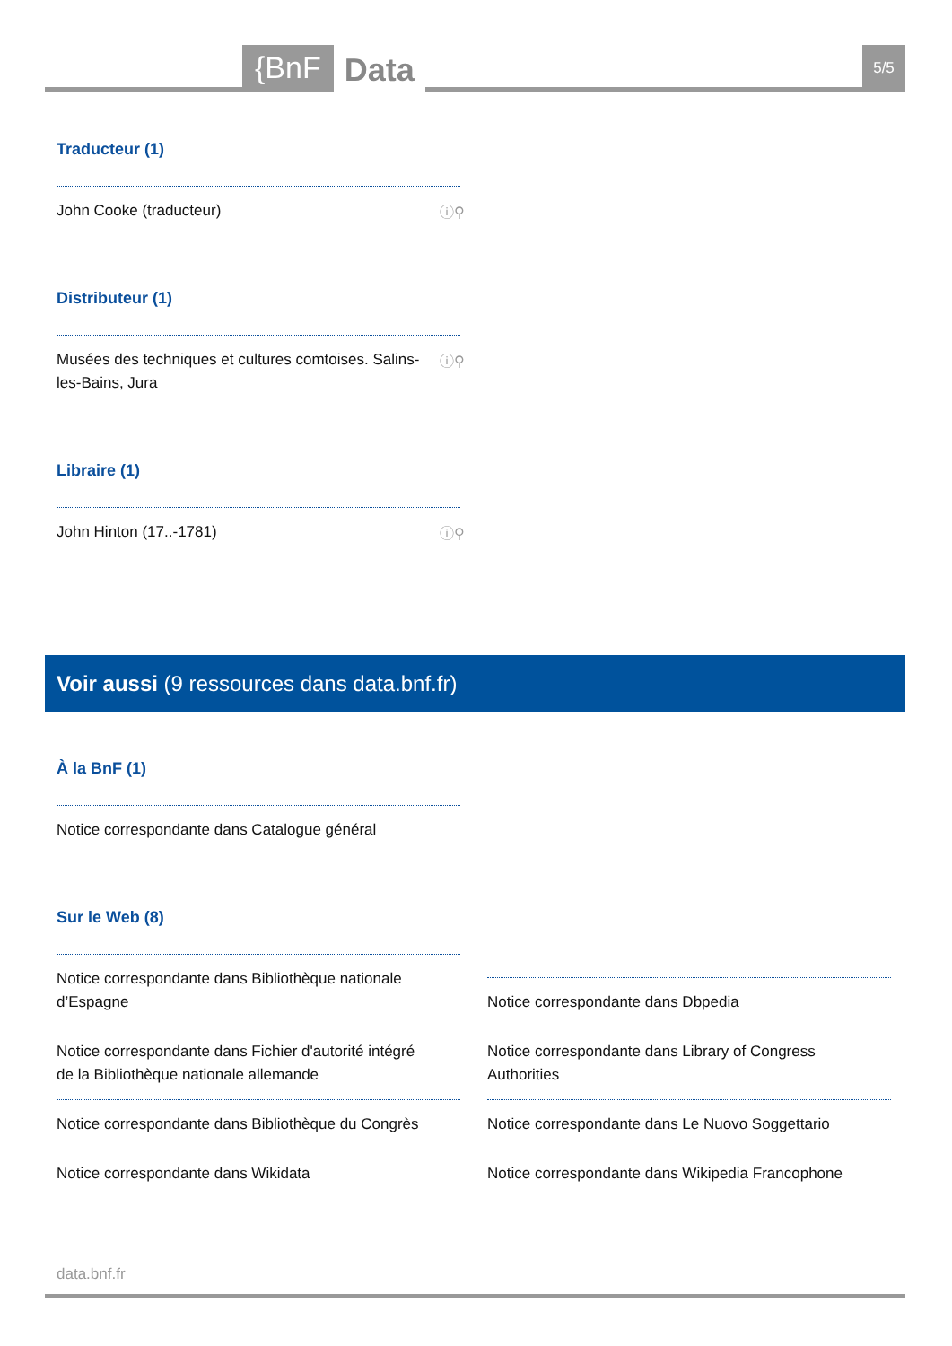{BnF
Data
5/5
Traducteur (1)
John Cooke (traducteur) ⓘ⚲
Distributeur (1)
Musées des techniques et cultures comtoises. Salins-les-Bains, Jura ⓘ⚲
Libraire (1)
John Hinton (17..-1781) ⓘ⚲
Voir aussi (9 ressources dans data.bnf.fr)
À la BnF (1)
Notice correspondante dans Catalogue général
Sur le Web (8)
Notice correspondante dans Bibliothèque nationale d’Espagne
Notice correspondante dans Fichier d'autorité intégré de la Bibliothèque nationale allemande
Notice correspondante dans Bibliothèque du Congrès
Notice correspondante dans Wikidata
Notice correspondante dans Dbpedia
Notice correspondante dans Library of Congress Authorities
Notice correspondante dans Le Nuovo Soggettario
Notice correspondante dans Wikipedia Francophone
data.bnf.fr